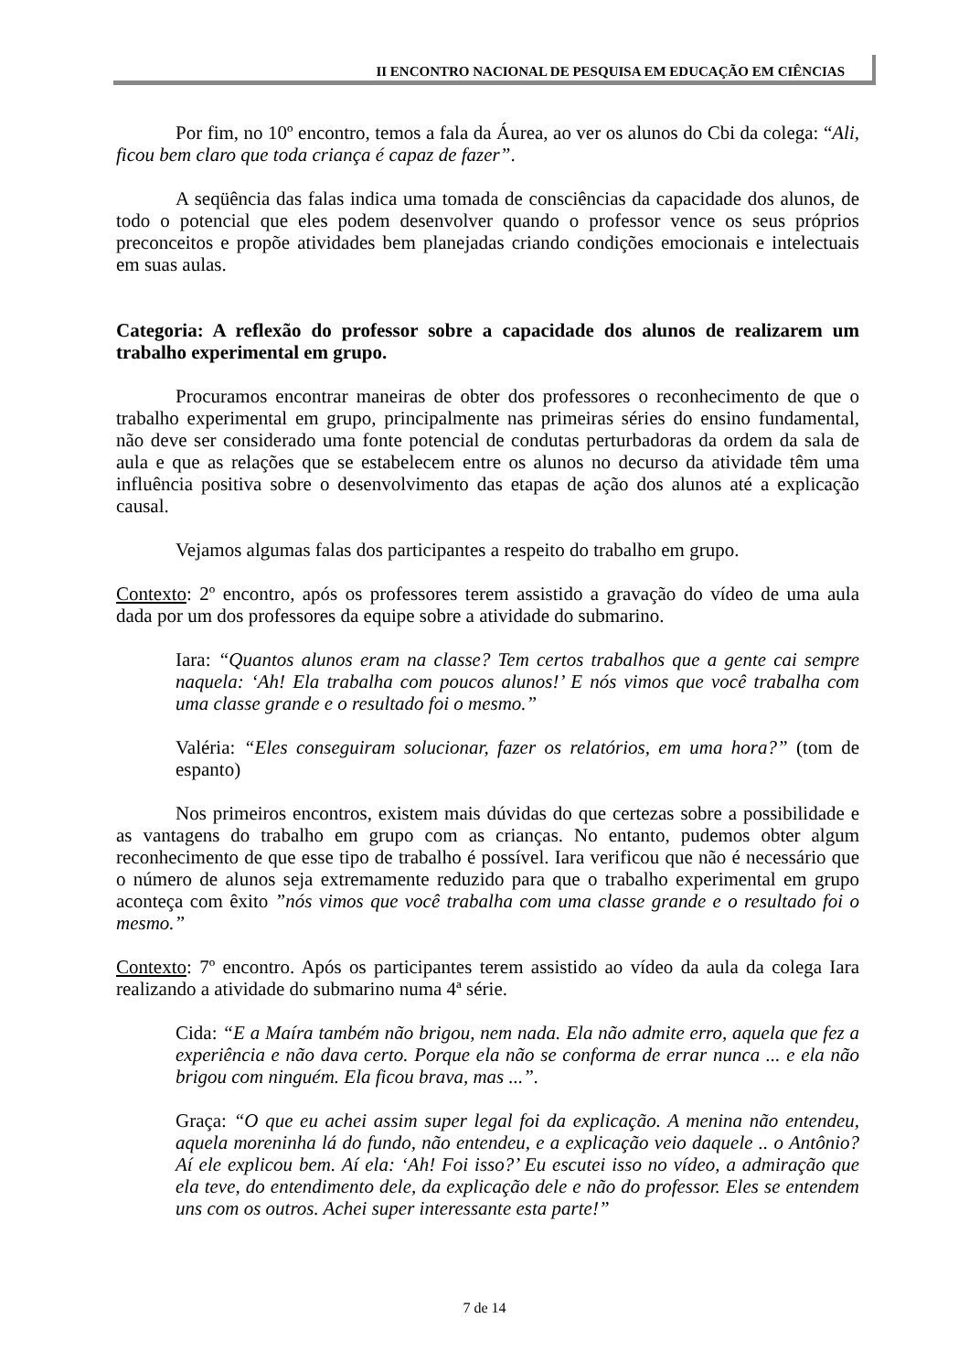II ENCONTRO NACIONAL DE PESQUISA EM EDUCAÇÃO EM CIÊNCIAS
Por fim, no 10º encontro, temos a fala da Áurea, ao ver os alunos do Cbi da colega: “Ali, ficou bem claro que toda criança é capaz de fazer”.
A seqüência das falas indica uma tomada de consciências da capacidade dos alunos, de todo o potencial que eles podem desenvolver quando o professor vence os seus próprios preconceitos e propõe atividades bem planejadas criando condições emocionais e intelectuais em suas aulas.
Categoria: A reflexão do professor sobre a capacidade dos alunos de realizarem um trabalho experimental em grupo.
Procuramos encontrar maneiras de obter dos professores o reconhecimento de que o trabalho experimental em grupo, principalmente nas primeiras séries do ensino fundamental, não deve ser considerado uma fonte potencial de condutas perturbadoras da ordem da sala de aula e que as relações que se estabelecem entre os alunos no decurso da atividade têm uma influência positiva sobre o desenvolvimento das etapas de ação dos alunos até a explicação causal.
Vejamos algumas falas dos participantes a respeito do trabalho em grupo.
Contexto: 2º encontro, após os professores terem assistido a gravação do vídeo de uma aula dada por um dos professores da equipe sobre a atividade do submarino.
Iara: “Quantos alunos eram na classe? Tem certos trabalhos que a gente cai sempre naquela: ‘Ah! Ela trabalha com poucos alunos!’ E nós vimos que você trabalha com uma classe grande e o resultado foi o mesmo.”
Valéria: “Eles conseguiram solucionar, fazer os relatórios, em uma hora?” (tom de espanto)
Nos primeiros encontros, existem mais dúvidas do que certezas sobre a possibilidade e as vantagens do trabalho em grupo com as crianças. No entanto, pudemos obter algum reconhecimento de que esse tipo de trabalho é possível. Iara verificou que não é necessário que o número de alunos seja extremamente reduzido para que o trabalho experimental em grupo aconteça com êxito ”nós vimos que você trabalha com uma classe grande e o resultado foi o mesmo.”
Contexto: 7º encontro. Após os participantes terem assistido ao vídeo da aula da colega Iara realizando a atividade do submarino numa 4ª série.
Cida: “E a Maíra também não brigou, nem nada. Ela não admite erro, aquela que fez a experiência e não dava certo. Porque ela não se conforma de errar nunca ... e ela não brigou com ninguém. Ela ficou brava, mas ...”.
Graça: “O que eu achei assim super legal foi da explicação. A menina não entendeu, aquela moreninha lá do fundo, não entendeu, e a explicação veio daquele .. o Antônio? Aí ele explicou bem. Aí ela: ‘Ah! Foi isso?’ Eu escutei isso no vídeo, a admiração que ela teve, do entendimento dele, da explicação dele e não do professor. Eles se entendem uns com os outros. Achei super interessante esta parte!”
7 de 14